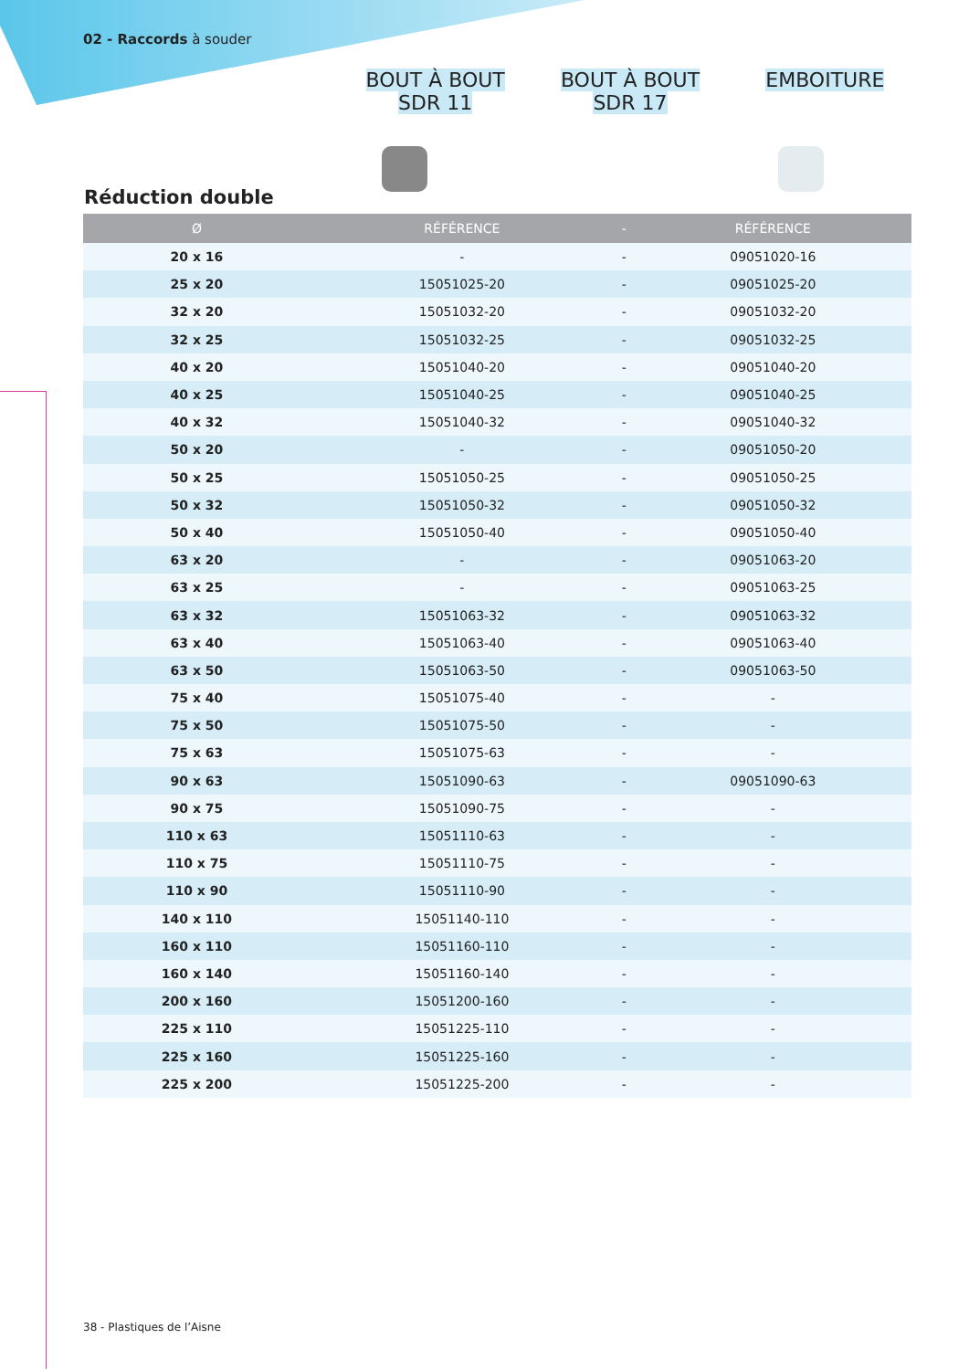02 - Raccords à souder
BOUT À BOUT
SDR 11
BOUT À BOUT
SDR 17
EMBOITURE
Réduction double
| Ø | RÉFÉRENCE | - | RÉFÉRENCE |
| --- | --- | --- | --- |
| 20 x 16 | - | - | 09051020-16 |
| 25 x 20 | 15051025-20 | - | 09051025-20 |
| 32 x 20 | 15051032-20 | - | 09051032-20 |
| 32 x 25 | 15051032-25 | - | 09051032-25 |
| 40 x 20 | 15051040-20 | - | 09051040-20 |
| 40 x 25 | 15051040-25 | - | 09051040-25 |
| 40 x 32 | 15051040-32 | - | 09051040-32 |
| 50 x 20 | - | - | 09051050-20 |
| 50 x 25 | 15051050-25 | - | 09051050-25 |
| 50 x 32 | 15051050-32 | - | 09051050-32 |
| 50 x 40 | 15051050-40 | - | 09051050-40 |
| 63 x 20 | - | - | 09051063-20 |
| 63 x 25 | - | - | 09051063-25 |
| 63 x 32 | 15051063-32 | - | 09051063-32 |
| 63 x 40 | 15051063-40 | - | 09051063-40 |
| 63 x 50 | 15051063-50 | - | 09051063-50 |
| 75 x 40 | 15051075-40 | - | - |
| 75 x 50 | 15051075-50 | - | - |
| 75 x 63 | 15051075-63 | - | - |
| 90 x 63 | 15051090-63 | - | 09051090-63 |
| 90 x 75 | 15051090-75 | - | - |
| 110 x 63 | 15051110-63 | - | - |
| 110 x 75 | 15051110-75 | - | - |
| 110 x 90 | 15051110-90 | - | - |
| 140 x 110 | 15051140-110 | - | - |
| 160 x 110 | 15051160-110 | - | - |
| 160 x 140 | 15051160-140 | - | - |
| 200 x 160 | 15051200-160 | - | - |
| 225 x 110 | 15051225-110 | - | - |
| 225 x 160 | 15051225-160 | - | - |
| 225 x 200 | 15051225-200 | - | - |
38 - Plastiques de l’Aisne